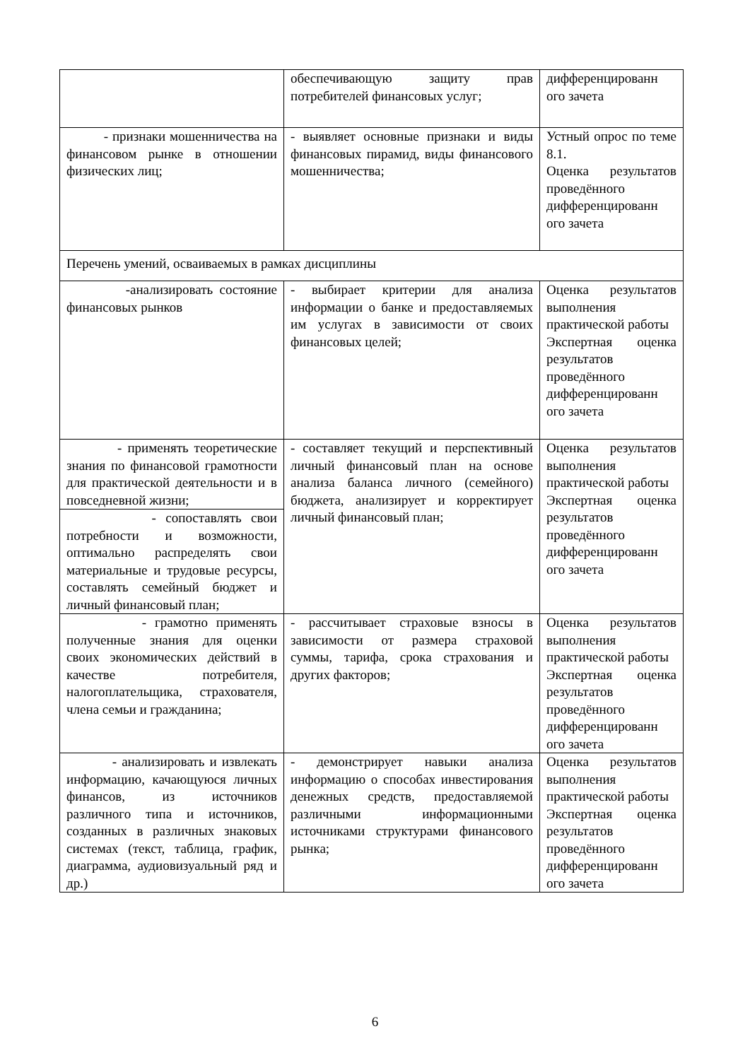| | обеспечивающую защиту прав потребителей финансовых услуг; | дифференцированн ого зачета |
| - признаки мошенничества на финансовом рынке в отношении физических лиц; | - выявляет основные признаки и виды финансовых пирамид, виды финансового мошенничества; | Устный опрос по теме 8.1. Оценка результатов проведённого дифференцированн ого зачета |
| Перечень умений, осваиваемых в рамках дисциплины | | |
| -анализировать состояние финансовых рынков | - выбирает критерии для анализа информации о банке и предоставляемых им услугах в зависимости от своих финансовых целей; | Оценка результатов выполнения практической работы Экспертная оценка результатов проведённого дифференцированн ого зачета |
| - применять теоретические знания по финансовой грамотности для практической деятельности и в повседневной жизни; | - составляет текущий и перспективный личный финансовый план на основе анализа баланса личного (семейного) бюджета, анализирует и корректирует личный финансовый план; | Оценка результатов выполнения практической работы Экспертная оценка результатов проведённого дифференцированн ого зачета |
| - сопоставлять свои потребности и возможности, оптимально распределять свои материальные и трудовые ресурсы, составлять семейный бюджет и личный финансовый план; | | |
| - грамотно применять полученные знания для оценки своих экономических действий в качестве потребителя, налогоплательщика, страхователя, члена семьи и гражданина; | - рассчитывает страховые взносы в зависимости от размера страховой суммы, тарифа, срока страхования и других факторов; | Оценка результатов выполнения практической работы Экспертная оценка результатов проведённого дифференцированн ого зачета |
| - анализировать и извлекать информацию, качающуюся личных финансов, из источников различного типа и источников, созданных в различных знаковых системах (текст, таблица, график, диаграмма, аудиовизуальный ряд и др.) | - демонстрирует навыки анализа информацию о способах инвестирования денежных средств, предоставляемой различными информационными источниками структурами финансового рынка; | Оценка результатов выполнения практической работы Экспертная оценка результатов проведённого дифференцированн ого зачета |
6